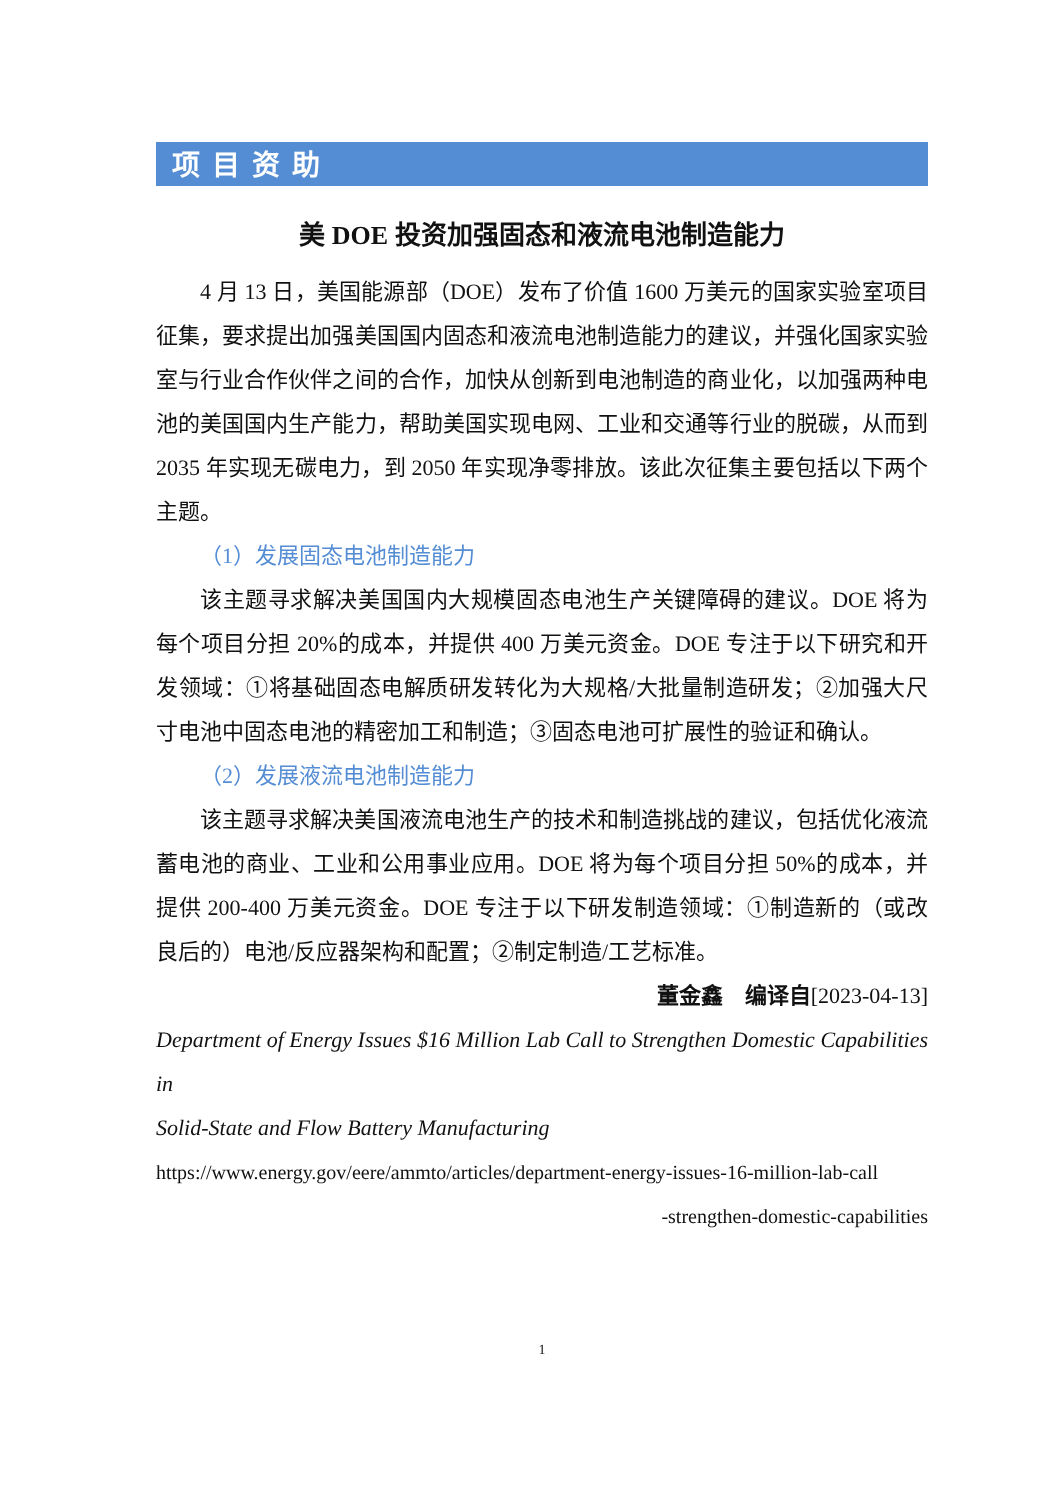项目资助
美 DOE 投资加强固态和液流电池制造能力
4 月 13 日，美国能源部（DOE）发布了价值 1600 万美元的国家实验室项目征集，要求提出加强美国国内固态和液流电池制造能力的建议，并强化国家实验室与行业合作伙伴之间的合作，加快从创新到电池制造的商业化，以加强两种电池的美国国内生产能力，帮助美国实现电网、工业和交通等行业的脱碳，从而到 2035 年实现无碳电力，到 2050 年实现净零排放。该此次征集主要包括以下两个主题。
（1）发展固态电池制造能力
该主题寻求解决美国国内大规模固态电池生产关键障碍的建议。DOE 将为每个项目分担 20%的成本，并提供 400 万美元资金。DOE 专注于以下研究和开发领域：①将基础固态电解质研发转化为大规格/大批量制造研发；②加强大尺寸电池中固态电池的精密加工和制造；③固态电池可扩展性的验证和确认。
（2）发展液流电池制造能力
该主题寻求解决美国液流电池生产的技术和制造挑战的建议，包括优化液流蓄电池的商业、工业和公用事业应用。DOE 将为每个项目分担 50%的成本，并提供 200-400 万美元资金。DOE 专注于以下研发制造领域：①制造新的（或改良后的）电池/反应器架构和配置；②制定制造/工艺标准。
董金鑫　编译自[2023-04-13]
Department of Energy Issues $16 Million Lab Call to Strengthen Domestic Capabilities in
Solid-State and Flow Battery Manufacturing
https://www.energy.gov/eere/ammto/articles/department-energy-issues-16-million-lab-call
-strengthen-domestic-capabilities
1